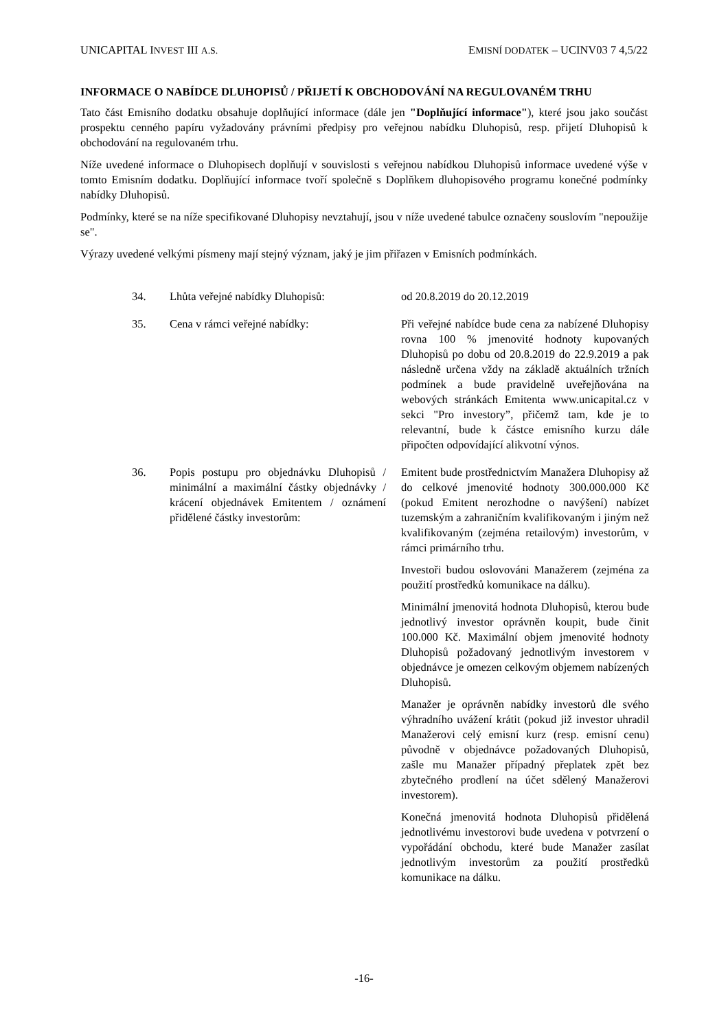UNICAPITAL INVEST III A.S. EMISNÍ DODATEK – UCINV03 7 4,5/22
INFORMACE O NABÍDCE DLUHOPISŮ / PŘIJETÍ K OBCHODOVÁNÍ NA REGULOVANÉM TRHU
Tato část Emisního dodatku obsahuje doplňující informace (dále jen "Doplňující informace"), které jsou jako součást prospektu cenného papíru vyžadovány právními předpisy pro veřejnou nabídku Dluhopisů, resp. přijetí Dluhopisů k obchodování na regulovaném trhu.
Níže uvedené informace o Dluhopisech doplňují v souvislosti s veřejnou nabídkou Dluhopisů informace uvedené výše v tomto Emisním dodatku. Doplňující informace tvoří společně s Doplňkem dluhopisového programu konečné podmínky nabídky Dluhopisů.
Podmínky, které se na níže specifikované Dluhopisy nevztahují, jsou v níže uvedené tabulce označeny souslovím "nepoužije se".
Výrazy uvedené velkými písmeny mají stejný význam, jaký je jim přiřazen v Emisních podmínkách.
| 34. | Lhůta veřejné nabídky Dluhopisů: | od 20.8.2019 do 20.12.2019 |
| 35. | Cena v rámci veřejné nabídky: | Při veřejné nabídce bude cena za nabízené Dluhopisy rovna 100 % jmenovité hodnoty kupovaných Dluhopisů po dobu od 20.8.2019 do 22.9.2019 a pak následně určena vždy na základě aktuálních tržních podmínek a bude pravidelně uveřejňována na webových stránkách Emitenta www.unicapital.cz v sekci "Pro investory”, přičemž tam, kde je to relevantní, bude k částce emisního kurzu dále připočten odpovídající alikvotní výnos. |
| 36. | Popis postupu pro objednávku Dluhopisů / minimální a maximální částky objednávky / krácení objednávek Emitentem / oznámení přidělené částky investorům: | Emitent bude prostřednictvím Manažera Dluhopisy až do celkové jmenovité hodnoty 300.000.000 Kč (pokud Emitent nerozhodne o navýšení) nabízet tuzemským a zahraničním kvalifikovaným i jiným než kvalifikovaným (zejména retailovým) investorům, v rámci primárního trhu. Investoři budou oslovováni Manažerem (zejména za použití prostředků komunikace na dálku). Minimální jmenovitá hodnota Dluhopisů, kterou bude jednotlivý investor oprávněn koupit, bude činit 100.000 Kč. Maximální objem jmenovité hodnoty Dluhopisů požadovaný jednotlivým investorem v objednávce je omezen celkovým objemem nabízených Dluhopisů. Manažer je oprávněn nabídky investorů dle svého výhradního uvážení krátit (pokud již investor uhradil Manažerovi celý emisní kurz (resp. emisní cenu) původně v objednávce požadovaných Dluhopisů, zašle mu Manažer případný přeplatek zpět bez zbytečného prodlení na účet sdělený Manažerovi investorem). Konečná jmenovitá hodnota Dluhopisů přidělená jednotlivému investorovi bude uvedena v potvrzení o vypořádání obchodu, které bude Manažer zasílat jednotlivým investorům za použití prostředků komunikace na dálku. |
-16-